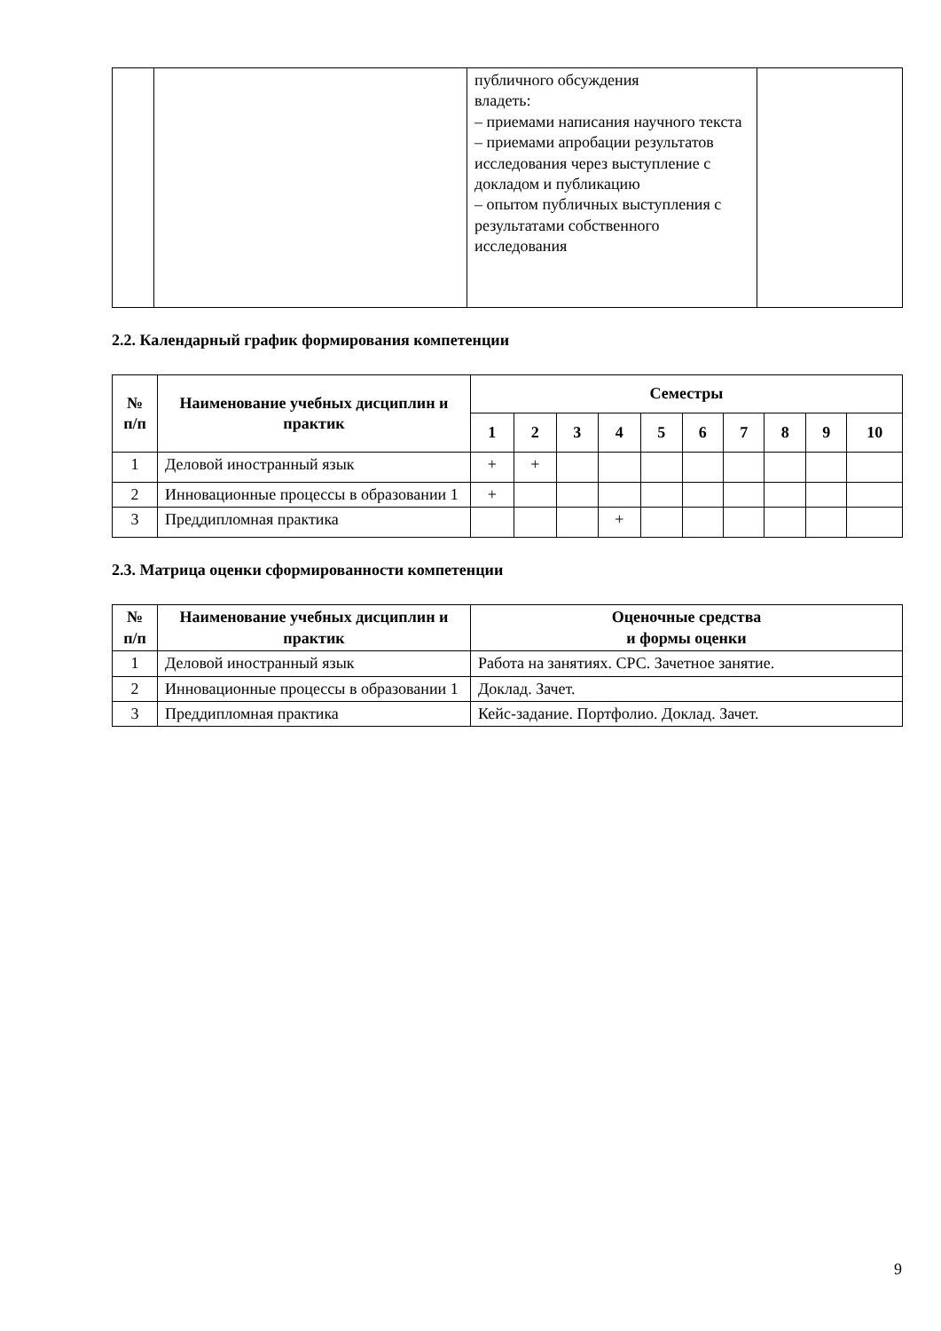| | | публичного обсуждения владеть: – приемами написания научного текста – приемами апробации результатов исследования через выступление с докладом и публикацию – опытом публичных выступления с результатами собственного исследования | |
2.2. Календарный график формирования компетенции
| № п/п | Наименование учебных дисциплин и практик | Семестры | | | | | | | | | |
| --- | --- | --- | --- | --- | --- | --- | --- | --- | --- | --- | --- |
| | | 1 | 2 | 3 | 4 | 5 | 6 | 7 | 8 | 9 | 10 |
| 1 | Деловой иностранный язык | + | + | | | | | | | | |
| 2 | Инновационные процессы в образовании 1 | + | | | | | | | | | |
| 3 | Преддипломная практика | | | | + | | | | | | |
2.3. Матрица оценки сформированности компетенции
| № п/п | Наименование учебных дисциплин и практик | Оценочные средства и формы оценки |
| --- | --- | --- |
| 1 | Деловой иностранный язык | Работа на занятиях. СРС. Зачетное занятие. |
| 2 | Инновационные процессы в образовании 1 | Доклад. Зачет. |
| 3 | Преддипломная практика | Кейс-задание. Портфолио. Доклад. Зачет. |
9